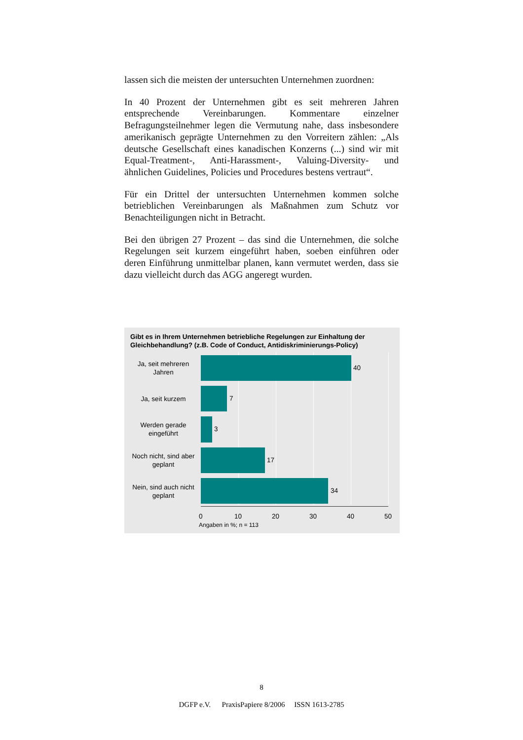lassen sich die meisten der untersuchten Unternehmen zuordnen:
In 40 Prozent der Unternehmen gibt es seit mehreren Jahren entsprechende Vereinbarungen. Kommentare einzelner Befragungsteilnehmer legen die Vermutung nahe, dass insbesondere amerikanisch geprägte Unternehmen zu den Vorreitern zählen: „Als deutsche Gesellschaft eines kanadischen Konzerns (...) sind wir mit Equal-Treatment-, Anti-Harassment-, Valuing-Diversity- und ähnlichen Guidelines, Policies und Procedures bestens vertraut“.
Für ein Drittel der untersuchten Unternehmen kommen solche betrieblichen Vereinbarungen als Maßnahmen zum Schutz vor Benachteiligungen nicht in Betracht.
Bei den übrigen 27 Prozent – das sind die Unternehmen, die solche Regelungen seit kurzem eingeführt haben, soeben einführen oder deren Einführung unmittelbar planen, kann vermutet werden, dass sie dazu vielleicht durch das AGG angeregt wurden.
Gibt es in Ihrem Unternehmen betriebliche Regelungen zur Einhaltung der Gleichbehandlung? (z.B. Code of Conduct, Antidiskriminierungs-Policy)
Ja, seit mehreren Jahren
40
Ja, seit kurzem 7
Werden gerade eingeführt
3
Noch nicht, sind aber geplant
17
Nein, sind auch nicht geplant
34
0 10 20 30 40 50
Angaben in %; n = 113
8
DGFP e.V. PraxisPapiere 8/2006 ISSN 1613-2785